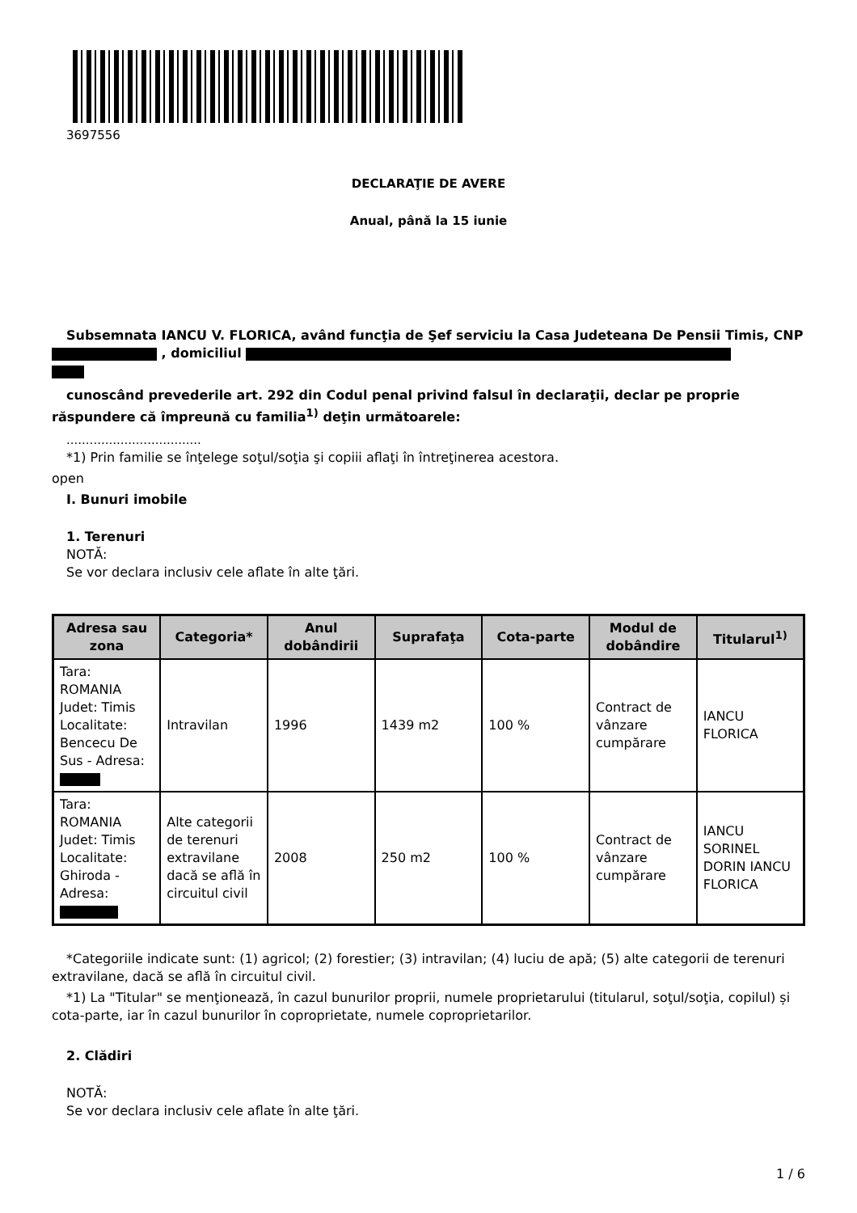3697556
DECLARAŢIE DE AVERE
Anual, până la 15 iunie
Subsemnata IANCU V. FLORICA, având funcţia de Şef serviciu la Casa Judeteana De Pensii Timis, CNP , domiciliul
cunoscând prevederile art. 292 din Codul penal privind falsul în declaraţii, declar pe proprie răspundere că împreună cu familia<sup>1)</sup> deţin următoarele:
...................................
*1) Prin familie se înţelege soţul/soţia şi copiii aflaţi în întreţinerea acestora.
open
I. Bunuri imobile
1. Terenuri
NOTĂ:
Se vor declara inclusiv cele aflate în alte ţări.
| Adresa sau zona | Categoria* | Anul dobândirii | Suprafaţa | Cota-parte | Modul de dobândire | Titularul<sup>1)</sup> |
| --- | --- | --- | --- | --- | --- | --- |
| Tara: ROMANIA Judet: Timis Localitate: Bencecu De Sus - Adresa: | Intravilan | 1996 | 1439 m2 | 100 % | Contract de vânzare cumpărare | IANCU FLORICA |
| Tara: ROMANIA Judet: Timis Localitate: Ghiroda - Adresa: | Alte categorii de terenuri extravilane dacă se află în circuitul civil | 2008 | 250 m2 | 100 % | Contract de vânzare cumpărare | IANCU SORINEL DORIN IANCU FLORICA |
*Categoriile indicate sunt: (1) agricol; (2) forestier; (3) intravilan; (4) luciu de apă; (5) alte categorii de terenuri extravilane, dacă se află în circuitul civil.
*1) La "Titular" se menţionează, în cazul bunurilor proprii, numele proprietarului (titularul, soţul/soţia, copilul) și cota-parte, iar în cazul bunurilor în coproprietate, numele coproprietarilor.
2. Clădiri
NOTĂ:
Se vor declara inclusiv cele aflate în alte ţări.
1 / 6